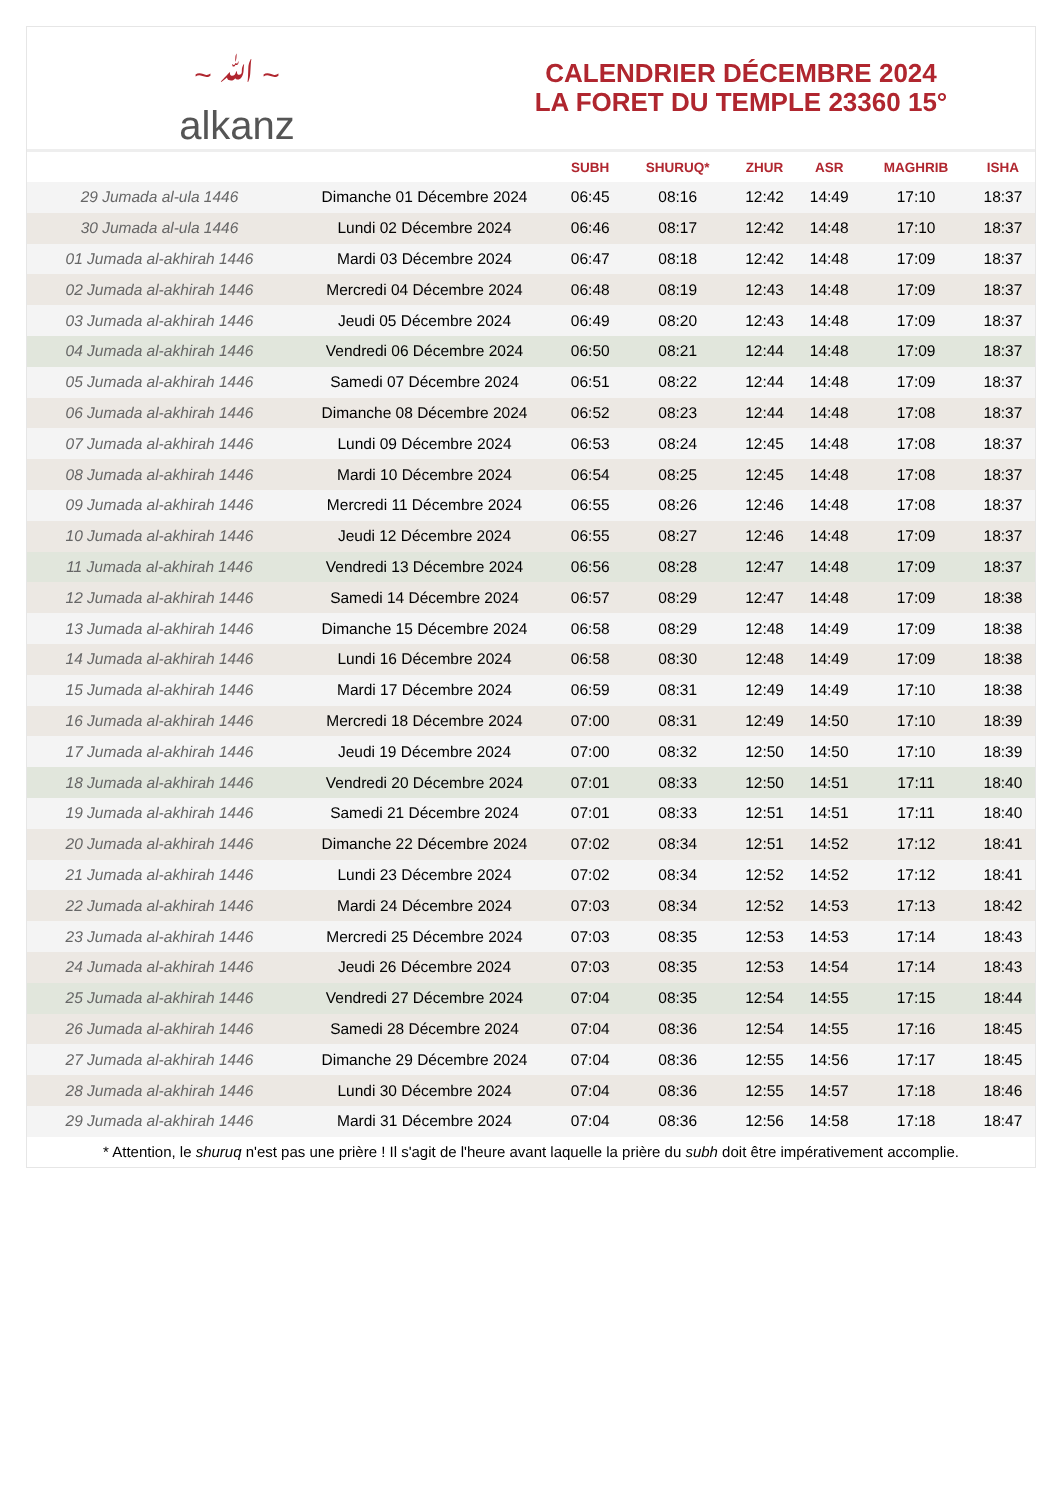~ ﷲ ~
alkanz
CALENDRIER DÉCEMBRE 2024
LA FORET DU TEMPLE 23360 15°
| | | SUBH | SHURUQ* | ZHUR | ASR | MAGHRIB | ISHA |
| --- | --- | --- | --- | --- | --- | --- | --- |
| 29 Jumada al-ula 1446 | Dimanche 01 Décembre 2024 | 06:45 | 08:16 | 12:42 | 14:49 | 17:10 | 18:37 |
| 30 Jumada al-ula 1446 | Lundi 02 Décembre 2024 | 06:46 | 08:17 | 12:42 | 14:48 | 17:10 | 18:37 |
| 01 Jumada al-akhirah 1446 | Mardi 03 Décembre 2024 | 06:47 | 08:18 | 12:42 | 14:48 | 17:09 | 18:37 |
| 02 Jumada al-akhirah 1446 | Mercredi 04 Décembre 2024 | 06:48 | 08:19 | 12:43 | 14:48 | 17:09 | 18:37 |
| 03 Jumada al-akhirah 1446 | Jeudi 05 Décembre 2024 | 06:49 | 08:20 | 12:43 | 14:48 | 17:09 | 18:37 |
| 04 Jumada al-akhirah 1446 | Vendredi 06 Décembre 2024 | 06:50 | 08:21 | 12:44 | 14:48 | 17:09 | 18:37 |
| 05 Jumada al-akhirah 1446 | Samedi 07 Décembre 2024 | 06:51 | 08:22 | 12:44 | 14:48 | 17:09 | 18:37 |
| 06 Jumada al-akhirah 1446 | Dimanche 08 Décembre 2024 | 06:52 | 08:23 | 12:44 | 14:48 | 17:08 | 18:37 |
| 07 Jumada al-akhirah 1446 | Lundi 09 Décembre 2024 | 06:53 | 08:24 | 12:45 | 14:48 | 17:08 | 18:37 |
| 08 Jumada al-akhirah 1446 | Mardi 10 Décembre 2024 | 06:54 | 08:25 | 12:45 | 14:48 | 17:08 | 18:37 |
| 09 Jumada al-akhirah 1446 | Mercredi 11 Décembre 2024 | 06:55 | 08:26 | 12:46 | 14:48 | 17:08 | 18:37 |
| 10 Jumada al-akhirah 1446 | Jeudi 12 Décembre 2024 | 06:55 | 08:27 | 12:46 | 14:48 | 17:09 | 18:37 |
| 11 Jumada al-akhirah 1446 | Vendredi 13 Décembre 2024 | 06:56 | 08:28 | 12:47 | 14:48 | 17:09 | 18:37 |
| 12 Jumada al-akhirah 1446 | Samedi 14 Décembre 2024 | 06:57 | 08:29 | 12:47 | 14:48 | 17:09 | 18:38 |
| 13 Jumada al-akhirah 1446 | Dimanche 15 Décembre 2024 | 06:58 | 08:29 | 12:48 | 14:49 | 17:09 | 18:38 |
| 14 Jumada al-akhirah 1446 | Lundi 16 Décembre 2024 | 06:58 | 08:30 | 12:48 | 14:49 | 17:09 | 18:38 |
| 15 Jumada al-akhirah 1446 | Mardi 17 Décembre 2024 | 06:59 | 08:31 | 12:49 | 14:49 | 17:10 | 18:38 |
| 16 Jumada al-akhirah 1446 | Mercredi 18 Décembre 2024 | 07:00 | 08:31 | 12:49 | 14:50 | 17:10 | 18:39 |
| 17 Jumada al-akhirah 1446 | Jeudi 19 Décembre 2024 | 07:00 | 08:32 | 12:50 | 14:50 | 17:10 | 18:39 |
| 18 Jumada al-akhirah 1446 | Vendredi 20 Décembre 2024 | 07:01 | 08:33 | 12:50 | 14:51 | 17:11 | 18:40 |
| 19 Jumada al-akhirah 1446 | Samedi 21 Décembre 2024 | 07:01 | 08:33 | 12:51 | 14:51 | 17:11 | 18:40 |
| 20 Jumada al-akhirah 1446 | Dimanche 22 Décembre 2024 | 07:02 | 08:34 | 12:51 | 14:52 | 17:12 | 18:41 |
| 21 Jumada al-akhirah 1446 | Lundi 23 Décembre 2024 | 07:02 | 08:34 | 12:52 | 14:52 | 17:12 | 18:41 |
| 22 Jumada al-akhirah 1446 | Mardi 24 Décembre 2024 | 07:03 | 08:34 | 12:52 | 14:53 | 17:13 | 18:42 |
| 23 Jumada al-akhirah 1446 | Mercredi 25 Décembre 2024 | 07:03 | 08:35 | 12:53 | 14:53 | 17:14 | 18:43 |
| 24 Jumada al-akhirah 1446 | Jeudi 26 Décembre 2024 | 07:03 | 08:35 | 12:53 | 14:54 | 17:14 | 18:43 |
| 25 Jumada al-akhirah 1446 | Vendredi 27 Décembre 2024 | 07:04 | 08:35 | 12:54 | 14:55 | 17:15 | 18:44 |
| 26 Jumada al-akhirah 1446 | Samedi 28 Décembre 2024 | 07:04 | 08:36 | 12:54 | 14:55 | 17:16 | 18:45 |
| 27 Jumada al-akhirah 1446 | Dimanche 29 Décembre 2024 | 07:04 | 08:36 | 12:55 | 14:56 | 17:17 | 18:45 |
| 28 Jumada al-akhirah 1446 | Lundi 30 Décembre 2024 | 07:04 | 08:36 | 12:55 | 14:57 | 17:18 | 18:46 |
| 29 Jumada al-akhirah 1446 | Mardi 31 Décembre 2024 | 07:04 | 08:36 | 12:56 | 14:58 | 17:18 | 18:47 |
* Attention, le shuruq n'est pas une prière ! Il s'agit de l'heure avant laquelle la prière du subh doit être impérativement accomplie.